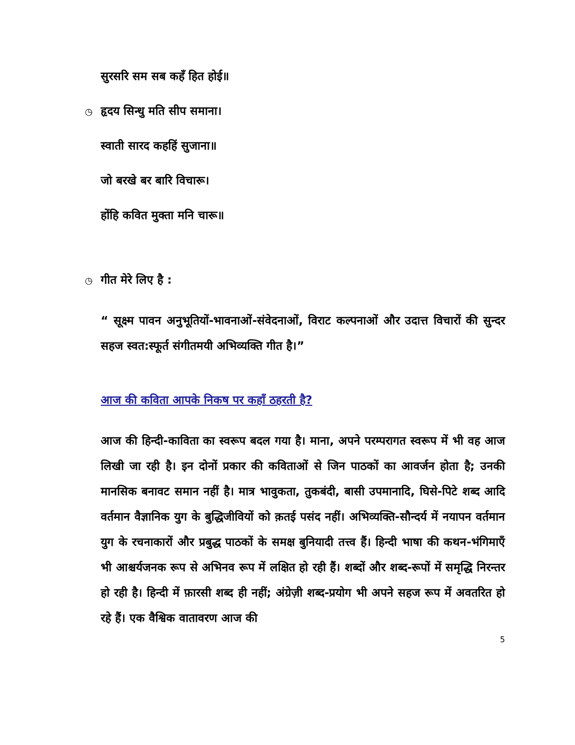सुरसरि सम सब कहँ हित होई॥
◷ हृदय सिन्धु मति सीप समाना।
स्वाती सारद कहहिं सुजाना॥
जो बरखे बर बारि विचारू।
होंहि कवित मुक्ता मनि चारू॥
◷ गीत मेरे लिए है :
“ सूक्ष्म पावन अनुभूतियों-भावनाओं-संवेदनाओं, विराट कल्पनाओं और उदात्त विचारों की सुन्दर सहज स्वत:स्फूर्त संगीतमयी अभिव्यक्ति गीत है।”
आज की कविता आपके निकष पर कहाँ ठहरती है?
आज की हिन्दी-काविता का स्वरूप बदल गया है। माना, अपने परम्परागत स्वरूप में भी वह आज लिखी जा रही है। इन दोनों प्रकार की कविताओं से जिन पाठकों का आवर्जन होता है; उनकी मानसिक बनावट समान नहीं है। मात्र भावुकता, तुकबंदी, बासी उपमानादि, घिसे-पिटे शब्द आदि वर्तमान वैज्ञानिक युग के बुद्धिजीवियों को क़तई पसंद नहीं। अभिव्यक्ति-सौन्दर्य में नयापन वर्तमान युग के रचनाकारों और प्रबुद्ध पाठकों के समक्ष बुनियादी तत्त्व हैं। हिन्दी भाषा की कथन-भंगिमाएँ भी आश्चर्यजनक रूप से अभिनव रूप में लक्षित हो रही हैं। शब्दों और शब्द-रूपों में समृद्धि निरन्तर हो रही है। हिन्दी में फ़ारसी शब्द ही नहीं; अंग्रेज़ी शब्द-प्रयोग भी अपने सहज रूप में अवतरित हो रहे हैं। एक वैश्विक वातावरण आज की
5